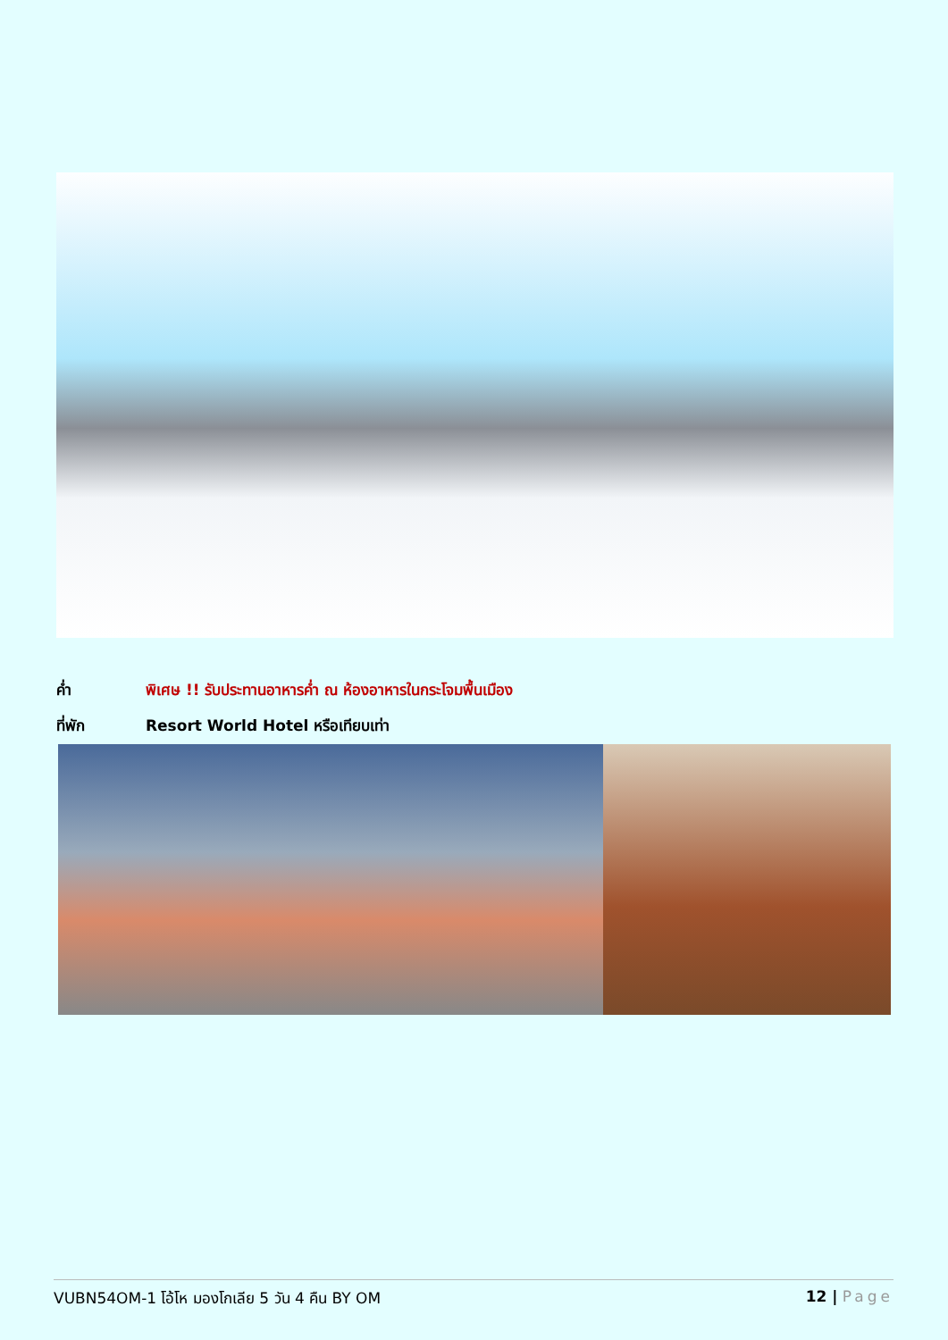ค่ำ พิเศษ !! รับประทานอาหารค่ำ ณ ห้องอาหารในกระโจมพื้นเมือง
ที่พัก Resort World Hotel หรือเทียบเท่า
VUBN54OM-1 โอ้โห มองโกเลีย 5 วัน 4 คืน BY OM 12 | Page